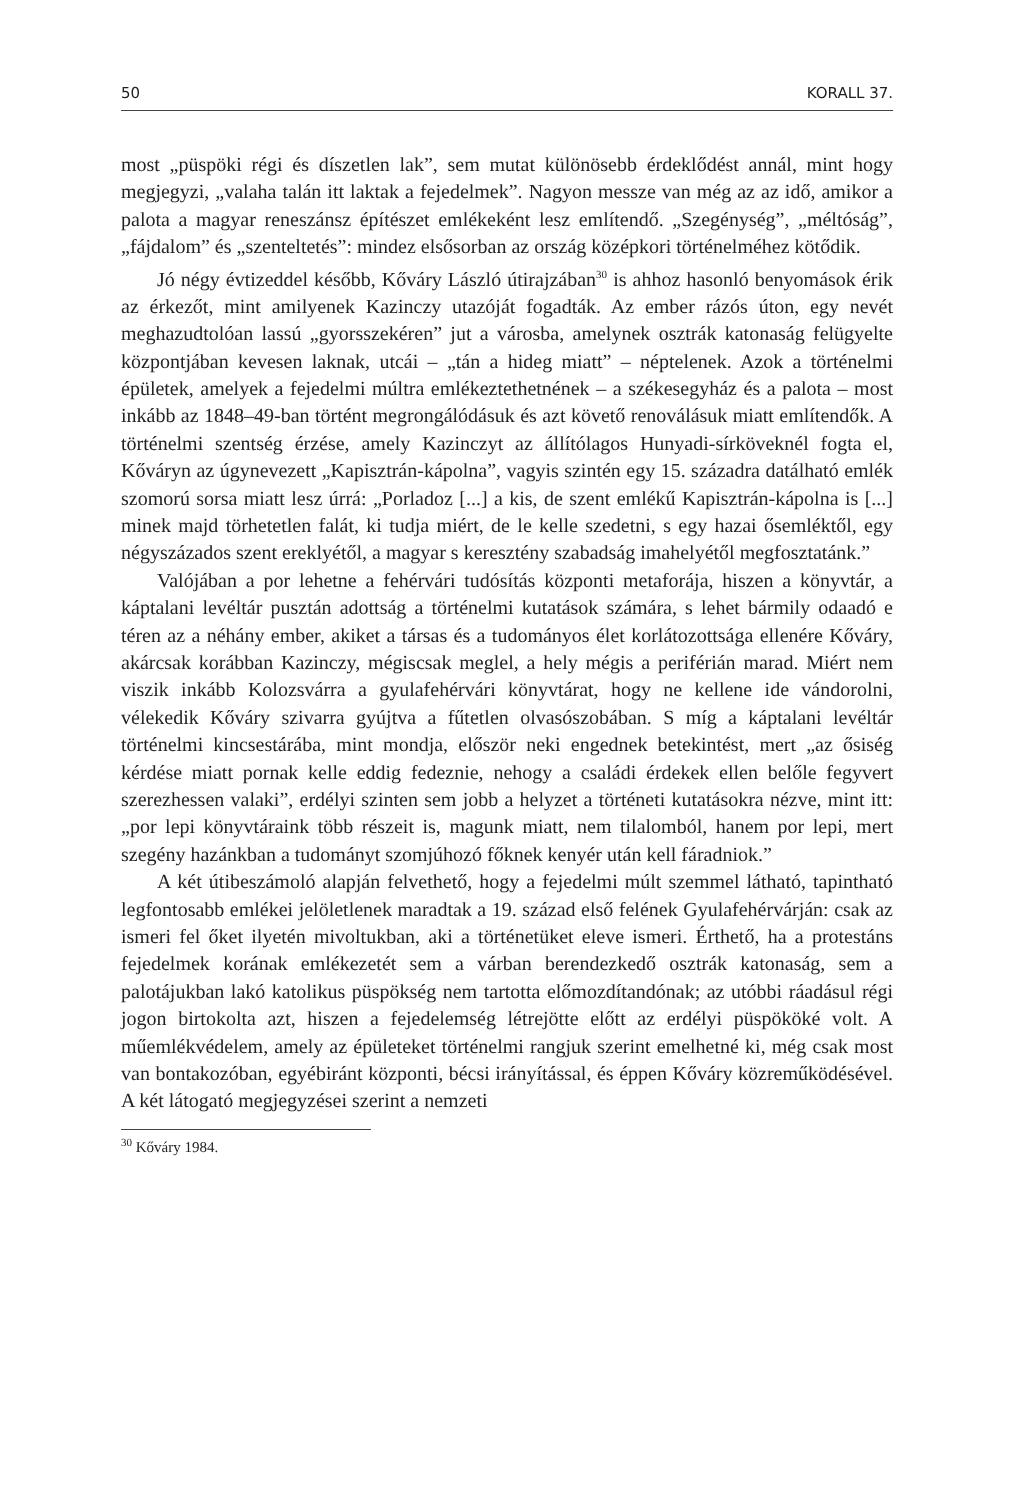50 KORALL 37.
most „püspöki régi és díszetlen lak”, sem mutat különösebb érdeklődést annál, mint hogy megjegyzi, „valaha talán itt laktak a fejedelmek”. Nagyon messze van még az az idő, amikor a palota a magyar reneszánsz építészet emlékeként lesz említendő. „Szegénység”, „méltóság”, „fájdalom” és „szenteltetés”: mindez elsősorban az ország középkori történelméhez kötődik.
Jó négy évtizeddel később, Kőváry László útirajzában<sup>30</sup> is ahhoz hasonló benyomások érik az érkezőt, mint amilyenek Kazinczy utazóját fogadták. Az ember rázós úton, egy nevét meghazudtolóan lassú „gyorsszekéren” jut a városba, amelynek osztrák katonaság felügyelte központjában kevesen laknak, utcái – „tán a hideg miatt” – néptelenek. Azok a történelmi épületek, amelyek a fejedelmi múltra emlékeztethetnének – a székesegyház és a palota – most inkább az 1848–49-ban történt megrongálódásuk és azt követő renoválásuk miatt említendők. A történelmi szentség érzése, amely Kazinczyt az állítólagos Hunyadi-sírköveknél fogta el, Kőváryn az úgynevezett „Kapisztrán-kápolna”, vagyis szintén egy 15. századra datálható emlék szomorú sorsa miatt lesz úrrá: „Porladoz [...] a kis, de szent emlékű Kapisztrán-kápolna is [...] minek majd törhetetlen falát, ki tudja miért, de le kelle szedetni, s egy hazai ősemléktől, egy négyszázados szent ereklyétől, a magyar s keresztény szabadság imahelyétől megfosztatánk.”
Valójában a por lehetne a fehérvári tudósítás központi metaforája, hiszen a könyvtár, a káptalani levéltár pusztán adottság a történelmi kutatások számára, s lehet bármily odaadó e téren az a néhány ember, akiket a társas és a tudományos élet korlátozottsága ellenére Kőváry, akárcsak korábban Kazinczy, mégiscsak meglel, a hely mégis a periférián marad. Miért nem viszik inkább Kolozsvárra a gyulafehérvári könyvtárat, hogy ne kellene ide vándorolni, vélekedik Kőváry szivarra gyújtva a fűtetlen olvasószobában. S míg a káptalani levéltár történelmi kincsestárába, mint mondja, először neki engednek betekintést, mert „az ősiség kérdése miatt pornak kelle eddig fedeznie, nehogy a családi érdekek ellen belőle fegyvert szerezhessen valaki”, erdélyi szinten sem jobb a helyzet a történeti kutatásokra nézve, mint itt: „por lepi könyvtáraink több részeit is, magunk miatt, nem tilalomból, hanem por lepi, mert szegény hazánkban a tudományt szomjúhozó főknek kenyér után kell fáradniok.”
A két útibeszámoló alapján felvethető, hogy a fejedelmi múlt szemmel látható, tapintható legfontosabb emlékei jelöletlenek maradtak a 19. század első felének Gyulafehérvárján: csak az ismeri fel őket ilyetén mivoltukban, aki a történetüket eleve ismeri. Érthető, ha a protestáns fejedelmek korának emlékezetét sem a várban berendezkedő osztrák katonaság, sem a palotájukban lakó katolikus püspökség nem tartotta előmozdítandónak; az utóbbi ráadásul régi jogon birtokolta azt, hiszen a fejedelemség létrejötte előtt az erdélyi püspököké volt. A műemlékvédelem, amely az épületeket történelmi rangjuk szerint emelhetné ki, még csak most van bontakozóban, egyébiránt központi, bécsi irányítással, és éppen Kőváry közreműködésével. A két látogató megjegyzései szerint a nemzeti
<sup>30</sup> Kőváry 1984.